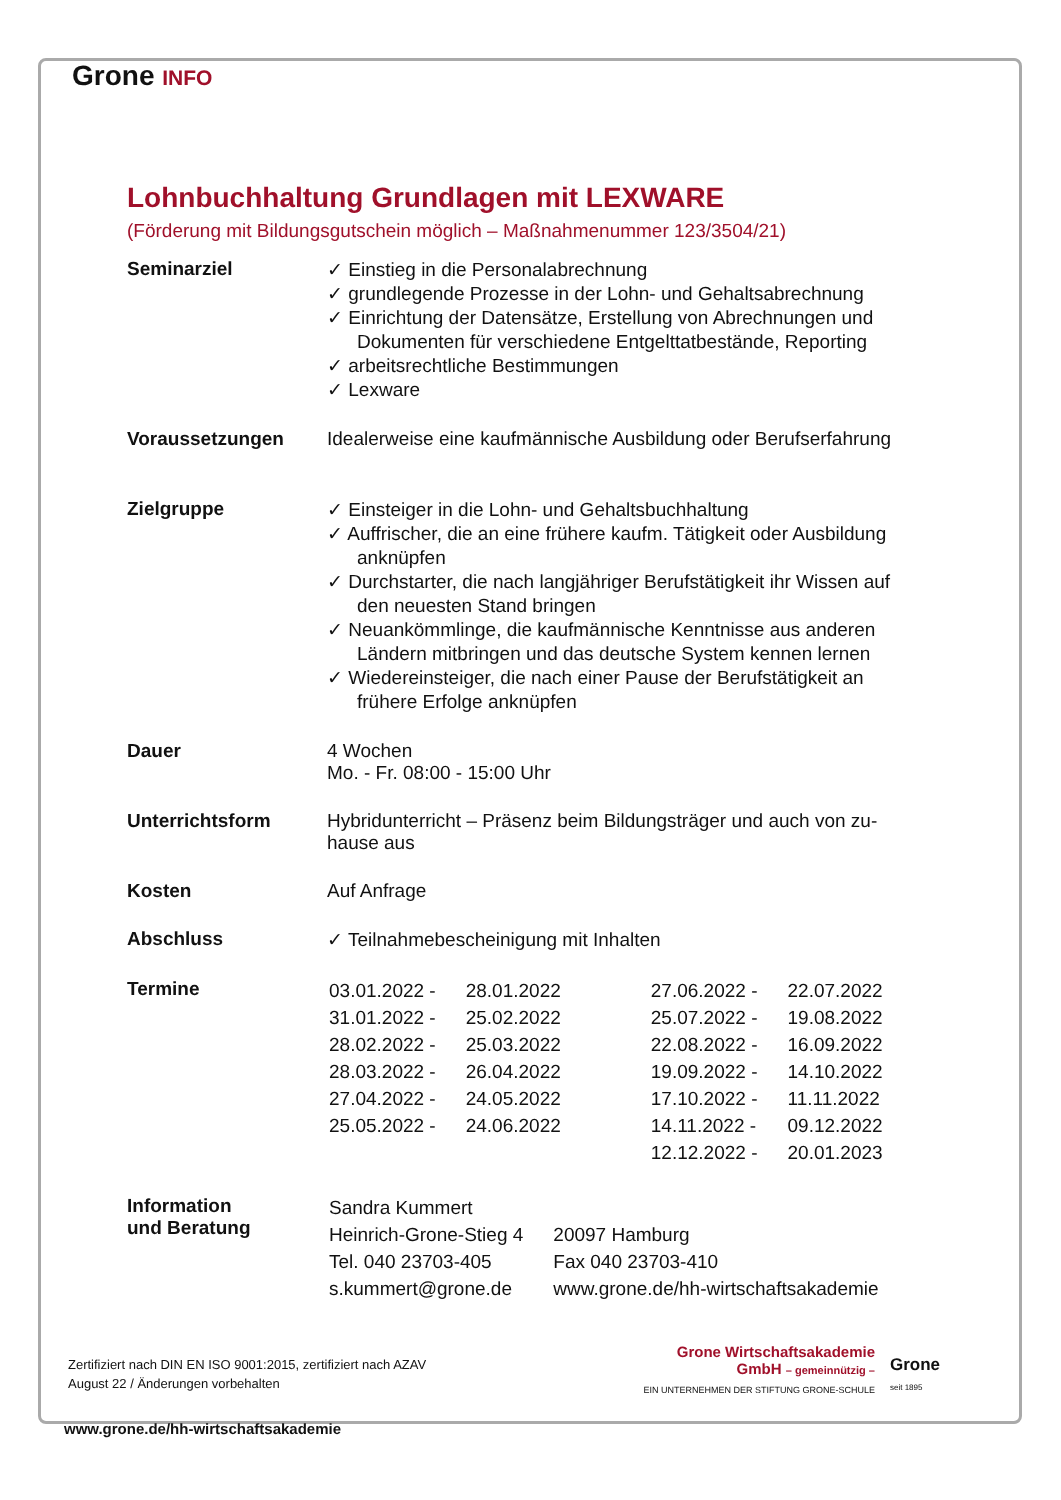Grone INFO
Lohnbuchhaltung Grundlagen mit LEXWARE
(Förderung mit Bildungsgutschein möglich – Maßnahmenummer 123/3504/21)
| Seminarziel | ✓ Einstieg in die Personalabrechnung ✓ grundlegende Prozesse in der Lohn- und Gehaltsabrechnung ✓ Einrichtung der Datensätze, Erstellung von Abrechnungen und Dokumenten für verschiedene Entgelttatbestände, Reporting ✓ arbeitsrechtliche Bestimmungen ✓ Lexware |
| Voraussetzungen | Idealerweise eine kaufmännische Ausbildung oder Berufserfahrung |
| Zielgruppe | ✓ Einsteiger in die Lohn- und Gehaltsbuchhaltung ✓ Auffrischer, die an eine frühere kaufm. Tätigkeit oder Ausbildung anknüpfen ✓ Durchstarter, die nach langjähriger Berufstätigkeit ihr Wissen auf den neuesten Stand bringen ✓ Neuankömmlinge, die kaufmännische Kenntnisse aus anderen Ländern mitbringen und das deutsche System kennen lernen ✓ Wiedereinsteiger, die nach einer Pause der Berufstätigkeit an frühere Erfolge anknüpfen |
| Dauer | 4 Wochen Mo. - Fr. 08:00 - 15:00 Uhr |
| Unterrichtsform | Hybridunterricht – Präsenz beim Bildungsträger und auch von zu-hause aus |
| Kosten | Auf Anfrage |
| Abschluss | ✓ Teilnahmebescheinigung mit Inhalten |
| Termine | / 03.01.2022 - / 28.01.2022 / 27.06.2022 - / 22.07.2022 / / 31.01.2022 - / 25.02.2022 / 25.07.2022 - / 19.08.2022 / / 28.02.2022 - / 25.03.2022 / 22.08.2022 - / 16.09.2022 / / 28.03.2022 - / 26.04.2022 / 19.09.2022 - / 14.10.2022 / / 27.04.2022 - / 24.05.2022 / 17.10.2022 - / 11.11.2022 / / 25.05.2022 - / 24.06.2022 / 14.11.2022 - / 09.12.2022 / / / / 12.12.2022 - / 20.01.2023 / |
| Information und Beratung | / Sandra Kummert / / / Heinrich-Grone-Stieg 4 / 20097 Hamburg / / Tel. 040 23703-405 / Fax 040 23703-410 / / s.kummert@grone.de / www.grone.de/hh-wirtschaftsakademie / |
Zertifiziert nach DIN EN ISO 9001:2015, zertifiziert nach AZAV
August 22 / Änderungen vorbehalten
Grone Wirtschaftsakademie
GmbH – gemeinnützig –
EIN UNTERNEHMEN DER STIFTUNG GRONE-SCHULE
Grone
seit 1895
www.grone.de/hh-wirtschaftsakademie